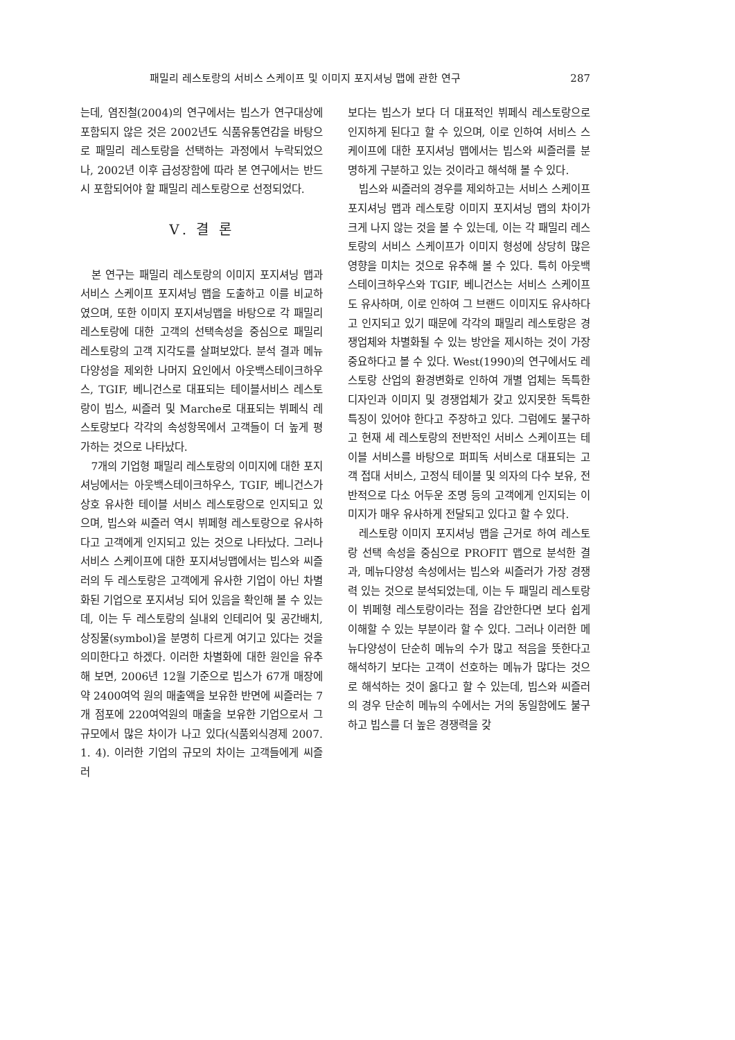패밀리 레스토랑의 서비스 스케이프 및 이미지 포지셔닝 맵에 관한 연구 287
는데, 염진철(2004)의 연구에서는 빕스가 연구대상에 포함되지 않은 것은 2002년도 식품유통연감을 바탕으로 패밀리 레스토랑을 선택하는 과정에서 누락되었으나, 2002년 이후 급성장함에 따라 본 연구에서는 반드시 포함되어야 할 패밀리 레스토랑으로 선정되었다.
Ⅴ. 결 론
본 연구는 패밀리 레스토랑의 이미지 포지셔닝 맵과 서비스 스케이프 포지셔닝 맵을 도출하고 이를 비교하였으며, 또한 이미지 포지셔닝맵을 바탕으로 각 패밀리 레스토랑에 대한 고객의 선택속성을 중심으로 패밀리 레스토랑의 고객 지각도를 살펴보았다. 분석 결과 메뉴다양성을 제외한 나머지 요인에서 아웃백스테이크하우스, TGIF, 베니건스로 대표되는 테이블서비스 레스토랑이 빕스, 씨즐러 및 Marche로 대표되는 뷔페식 레스토랑보다 각각의 속성항목에서 고객들이 더 높게 평가하는 것으로 나타났다.
7개의 기업형 패밀리 레스토랑의 이미지에 대한 포지셔닝에서는 아웃백스테이크하우스, TGIF, 베니건스가 상호 유사한 테이블 서비스 레스토랑으로 인지되고 있으며, 빕스와 씨즐러 역시 뷔페형 레스토랑으로 유사하다고 고객에게 인지되고 있는 것으로 나타났다. 그러나 서비스 스케이프에 대한 포지셔닝맵에서는 빕스와 씨즐러의 두 레스토랑은 고객에게 유사한 기업이 아닌 차별화된 기업으로 포지셔닝 되어 있음을 확인해 볼 수 있는데, 이는 두 레스토랑의 실내외 인테리어 및 공간배치, 상징물(symbol)을 분명히 다르게 여기고 있다는 것을 의미한다고 하겠다. 이러한 차별화에 대한 원인을 유추해 보면, 2006년 12월 기준으로 빕스가 67개 매장에 약 2400여억 원의 매출액을 보유한 반면에 씨즐러는 7개 점포에 220여억원의 매출을 보유한 기업으로서 그 규모에서 많은 차이가 나고 있다(식품외식경제 2007. 1. 4). 이러한 기업의 규모의 차이는 고객들에게 씨즐러
보다는 빕스가 보다 더 대표적인 뷔페식 레스토랑으로 인지하게 된다고 할 수 있으며, 이로 인하여 서비스 스케이프에 대한 포지셔닝 맵에서는 빕스와 씨즐러를 분명하게 구분하고 있는 것이라고 해석해 볼 수 있다.
빕스와 씨즐러의 경우를 제외하고는 서비스 스케이프 포지셔닝 맵과 레스토랑 이미지 포지셔닝 맵의 차이가 크게 나지 않는 것을 볼 수 있는데, 이는 각 패밀리 레스토랑의 서비스 스케이프가 이미지 형성에 상당히 많은 영향을 미치는 것으로 유추해 볼 수 있다. 특히 아웃백스테이크하우스와 TGIF, 베니건스는 서비스 스케이프도 유사하며, 이로 인하여 그 브랜드 이미지도 유사하다고 인지되고 있기 때문에 각각의 패밀리 레스토랑은 경쟁업체와 차별화될 수 있는 방안을 제시하는 것이 가장 중요하다고 볼 수 있다. West(1990)의 연구에서도 레스토랑 산업의 환경변화로 인하여 개별 업체는 독특한 디자인과 이미지 및 경쟁업체가 갖고 있지못한 독특한 특징이 있어야 한다고 주장하고 있다. 그럼에도 불구하고 현재 세 레스토랑의 전반적인 서비스 스케이프는 테이블 서비스를 바탕으로 퍼피독 서비스로 대표되는 고객 접대 서비스, 고정식 테이블 및 의자의 다수 보유, 전반적으로 다소 어두운 조명 등의 고객에게 인지되는 이미지가 매우 유사하게 전달되고 있다고 할 수 있다.
레스토랑 이미지 포지셔닝 맵을 근거로 하여 레스토랑 선택 속성을 중심으로 PROFIT 맵으로 분석한 결과, 메뉴다양성 속성에서는 빕스와 씨즐러가 가장 경쟁력 있는 것으로 분석되었는데, 이는 두 패밀리 레스토랑이 뷔페형 레스토랑이라는 점을 감안한다면 보다 쉽게 이해할 수 있는 부분이라 할 수 있다. 그러나 이러한 메뉴다양성이 단순히 메뉴의 수가 많고 적음을 뜻한다고 해석하기 보다는 고객이 선호하는 메뉴가 많다는 것으로 해석하는 것이 옳다고 할 수 있는데, 빕스와 씨즐러의 경우 단순히 메뉴의 수에서는 거의 동일함에도 불구하고 빕스를 더 높은 경쟁력을 갖